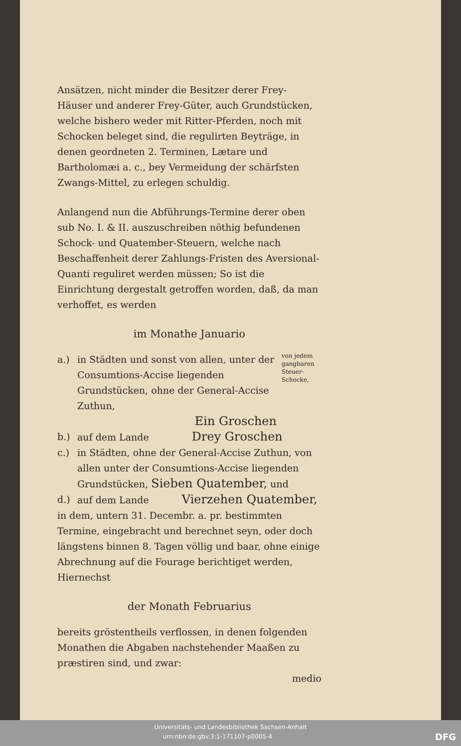Ansätzen, nicht minder die Besitzer derer Frey-Häuser und anderer Frey-Güter, auch Grundstücken, welche bishero weder mit Ritter-Pferden, noch mit Schocken beleget sind, die regulirten Beyträge, in denen geordneten 2. Terminen, Lætare und Bartholomæi a. c., bey Vermeidung der schärfsten Zwangs-Mittel, zu erlegen schuldig.
Anlangend nun die Abführungs-Termine derer oben sub No. I. & II. auszuschreiben nöthig befundenen Schock- und Quatember-Steuern, welche nach Beschaffenheit derer Zahlungs-Fristen des Aversional-Quanti reguliret werden müssen; So ist die Einrichtung dergestalt getroffen worden, daß, da man verhoffet, es werden
im Monathe Januario
a.) in Städten und sonst von allen, unter der Consumtions-Accise liegenden Grundstücken, ohne der General-Accise Zuthun,
Ein Groschen
von jedem gangbaren Steuer-Schocke,
b.) auf dem Lande Drey Groschen
c.) in Städten, ohne der General-Accise Zuthun, von allen unter der Consumtions-Accise liegenden Grundstücken, Sieben Quatember, und
d.) auf dem Lande Vierzehen Quatember,
in dem, untern 31. Decembr. a. pr. bestimmten Termine, eingebracht und berechnet seyn, oder doch längstens binnen 8. Tagen völlig und baar, ohne einige Abrechnung auf die Fourage berichtiget werden, Hiernechst
der Monath Februarius
bereits gröstentheils verflossen, in denen folgenden Monathen die Abgaben nachstehender Maaßen zu præstiren sind, und zwar:
medio
Universitäts- und Landesbibliothek Sachsen-Anhalt
urn:nbn:de:gbv:3:1-171107-p0005-4 DFG